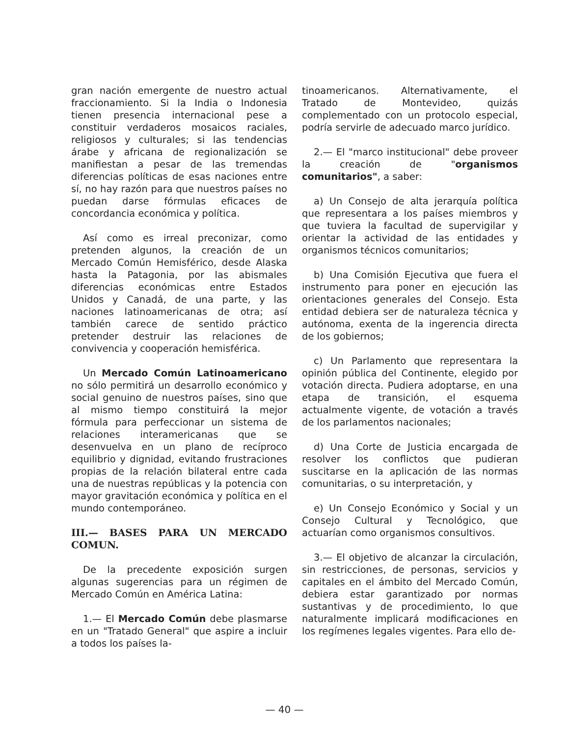gran nación emergente de nuestro actual fraccionamiento. Si la India o Indonesia tienen presencia internacional pese a constituir verdaderos mosaicos raciales, religiosos y culturales; si las tendencias árabe y africana de regionalización se manifiestan a pesar de las tremendas diferencias políticas de esas naciones entre sí, no hay razón para que nuestros países no puedan darse fórmulas eficaces de concordancia económica y política.
Así como es irreal preconizar, como pretenden algunos, la creación de un Mercado Común Hemisférico, desde Alaska hasta la Patagonia, por las abismales diferencias económicas entre Estados Unidos y Canadá, de una parte, y las naciones latinoamericanas de otra; así también carece de sentido práctico pretender destruir las relaciones de convivencia y cooperación hemisférica.
Un Mercado Común Latinoamericano no sólo permitirá un desarrollo económico y social genuino de nuestros países, sino que al mismo tiempo constituirá la mejor fórmula para perfeccionar un sistema de relaciones interamericanas que se desenvuelva en un plano de recíproco equilibrio y dignidad, evitando frustraciones propias de la relación bilateral entre cada una de nuestras repúblicas y la potencia con mayor gravitación económica y política en el mundo contemporáneo.
III.— BASES PARA UN MERCADO COMUN.
De la precedente exposición surgen algunas sugerencias para un régimen de Mercado Común en América Latina:
1.— El Mercado Común debe plasmarse en un "Tratado General" que aspire a incluir a todos los países la-
tinoamericanos. Alternativamente, el Tratado de Montevideo, quizás complementado con un protocolo especial, podría servirle de adecuado marco jurídico.
2.— El "marco institucional" debe proveer la creación de "organismos comunitarios", a saber:
a) Un Consejo de alta jerarquía política que representara a los países miembros y que tuviera la facultad de supervigilar y orientar la actividad de las entidades y organismos técnicos comunitarios;
b) Una Comisión Ejecutiva que fuera el instrumento para poner en ejecución las orientaciones generales del Consejo. Esta entidad debiera ser de naturaleza técnica y autónoma, exenta de la ingerencia directa de los gobiernos;
c) Un Parlamento que representara la opinión pública del Continente, elegido por votación directa. Pudiera adoptarse, en una etapa de transición, el esquema actualmente vigente, de votación a través de los parlamentos nacionales;
d) Una Corte de Justicia encargada de resolver los conflictos que pudieran suscitarse en la aplicación de las normas comunitarias, o su interpretación, y
e) Un Consejo Económico y Social y un Consejo Cultural y Tecnológico, que actuarían como organismos consultivos.
3.— El objetivo de alcanzar la circulación, sin restricciones, de personas, servicios y capitales en el ámbito del Mercado Común, debiera estar garantizado por normas sustantivas y de procedimiento, lo que naturalmente implicará modificaciones en los regímenes legales vigentes. Para ello de-
— 40 —